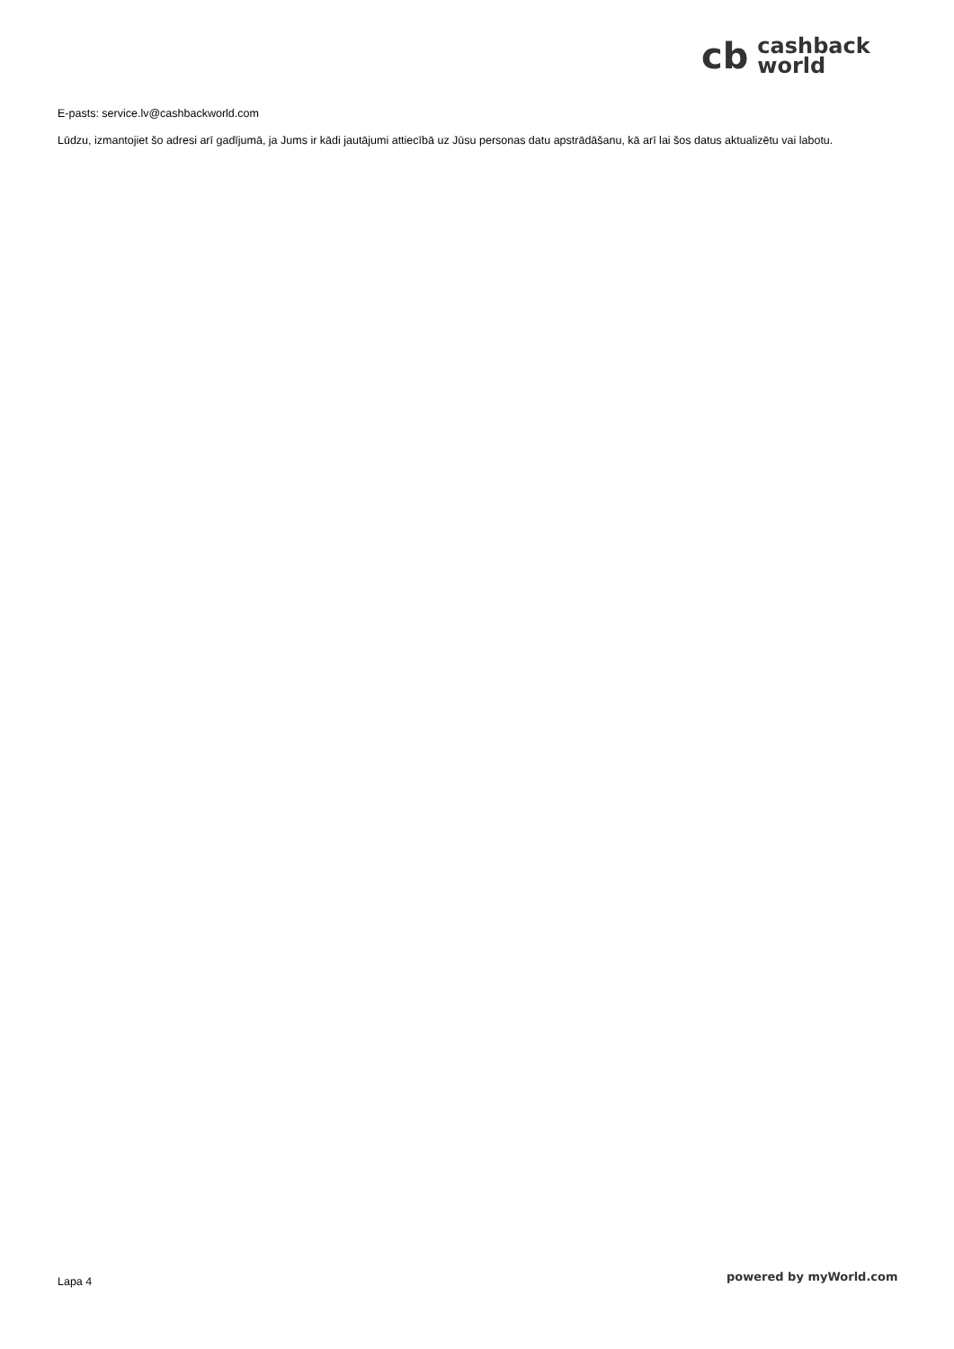cb cashback
world
E-pasts: service.lv@cashbackworld.com
Lūdzu, izmantojiet šo adresi arī gadījumā, ja Jums ir kādi jautājumi attiecībā uz Jūsu personas datu apstrādāšanu, kā arī lai šos datus aktualizētu vai labotu.
Lapa 4 powered by myWorld.com